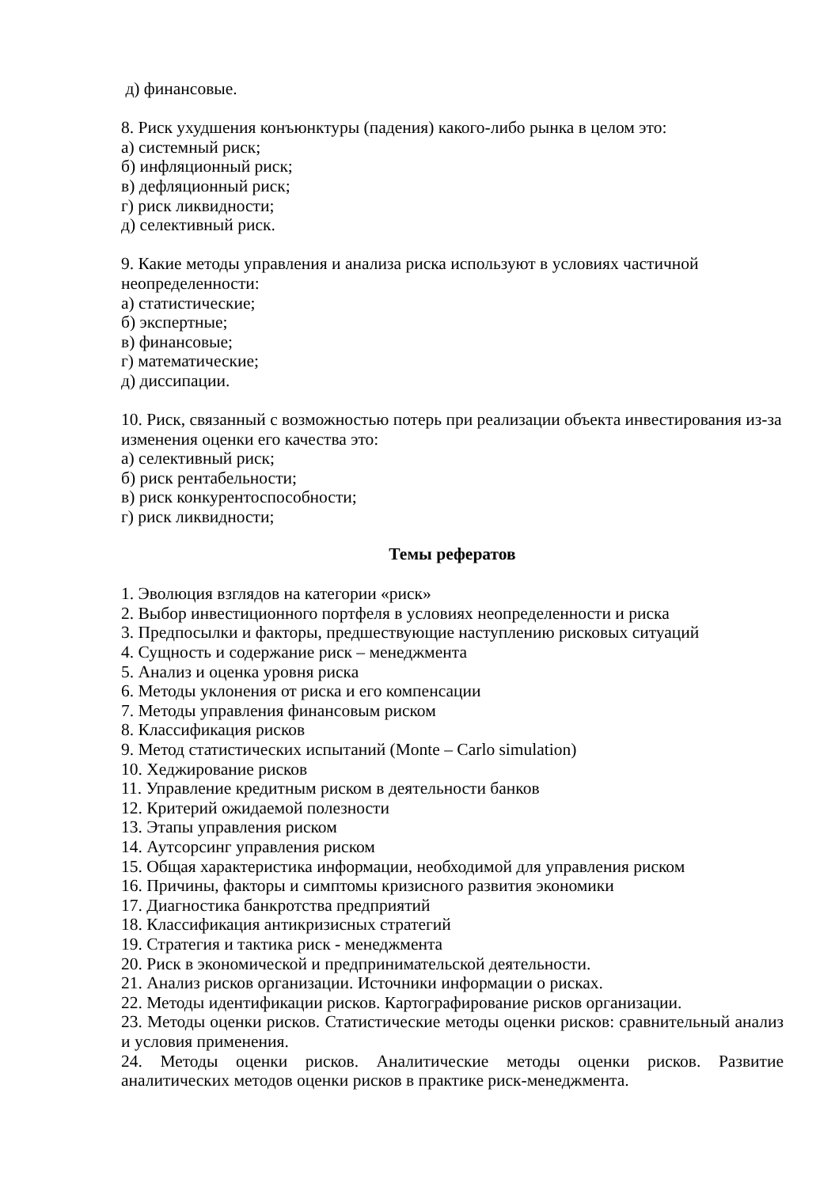д) финансовые.
8. Риск ухудшения конъюнктуры (падения) какого-либо рынка в целом это:
а) системный риск;
б) инфляционный риск;
в) дефляционный риск;
г) риск ликвидности;
д) селективный риск.
9. Какие методы управления и анализа риска используют в условиях частичной неопределенности:
а) статистические;
б) экспертные;
в) финансовые;
г) математические;
д) диссипации.
10. Риск, связанный с возможностью потерь при реализации объекта инвестирования из-за изменения оценки его качества это:
а) селективный риск;
б) риск рентабельности;
в) риск конкурентоспособности;
г) риск ликвидности;
Темы рефератов
1. Эволюция взглядов на категории «риск»
2. Выбор инвестиционного портфеля в условиях неопределенности и риска
3. Предпосылки и факторы, предшествующие наступлению рисковых ситуаций
4. Сущность и содержание риск – менеджмента
5. Анализ и оценка уровня риска
6. Методы уклонения от риска и его компенсации
7. Методы управления финансовым риском
8. Классификация рисков
9. Метод статистических испытаний (Monte – Carlo simulation)
10. Хеджирование рисков
11. Управление кредитным риском в деятельности банков
12. Критерий ожидаемой полезности
13. Этапы управления риском
14. Аутсорсинг управления риском
15. Общая характеристика информации, необходимой для управления риском
16. Причины, факторы и симптомы кризисного развития экономики
17. Диагностика банкротства предприятий
18. Классификация антикризисных стратегий
19. Стратегия и тактика риск - менеджмента
20. Риск в экономической и предпринимательской деятельности.
21. Анализ рисков организации. Источники информации о рисках.
22. Методы идентификации рисков. Картографирование рисков организации.
23. Методы оценки рисков. Статистические методы оценки рисков: сравнительный анализ и условия применения.
24. Методы оценки рисков. Аналитические методы оценки рисков. Развитие аналитических методов оценки рисков в практике риск-менеджмента.